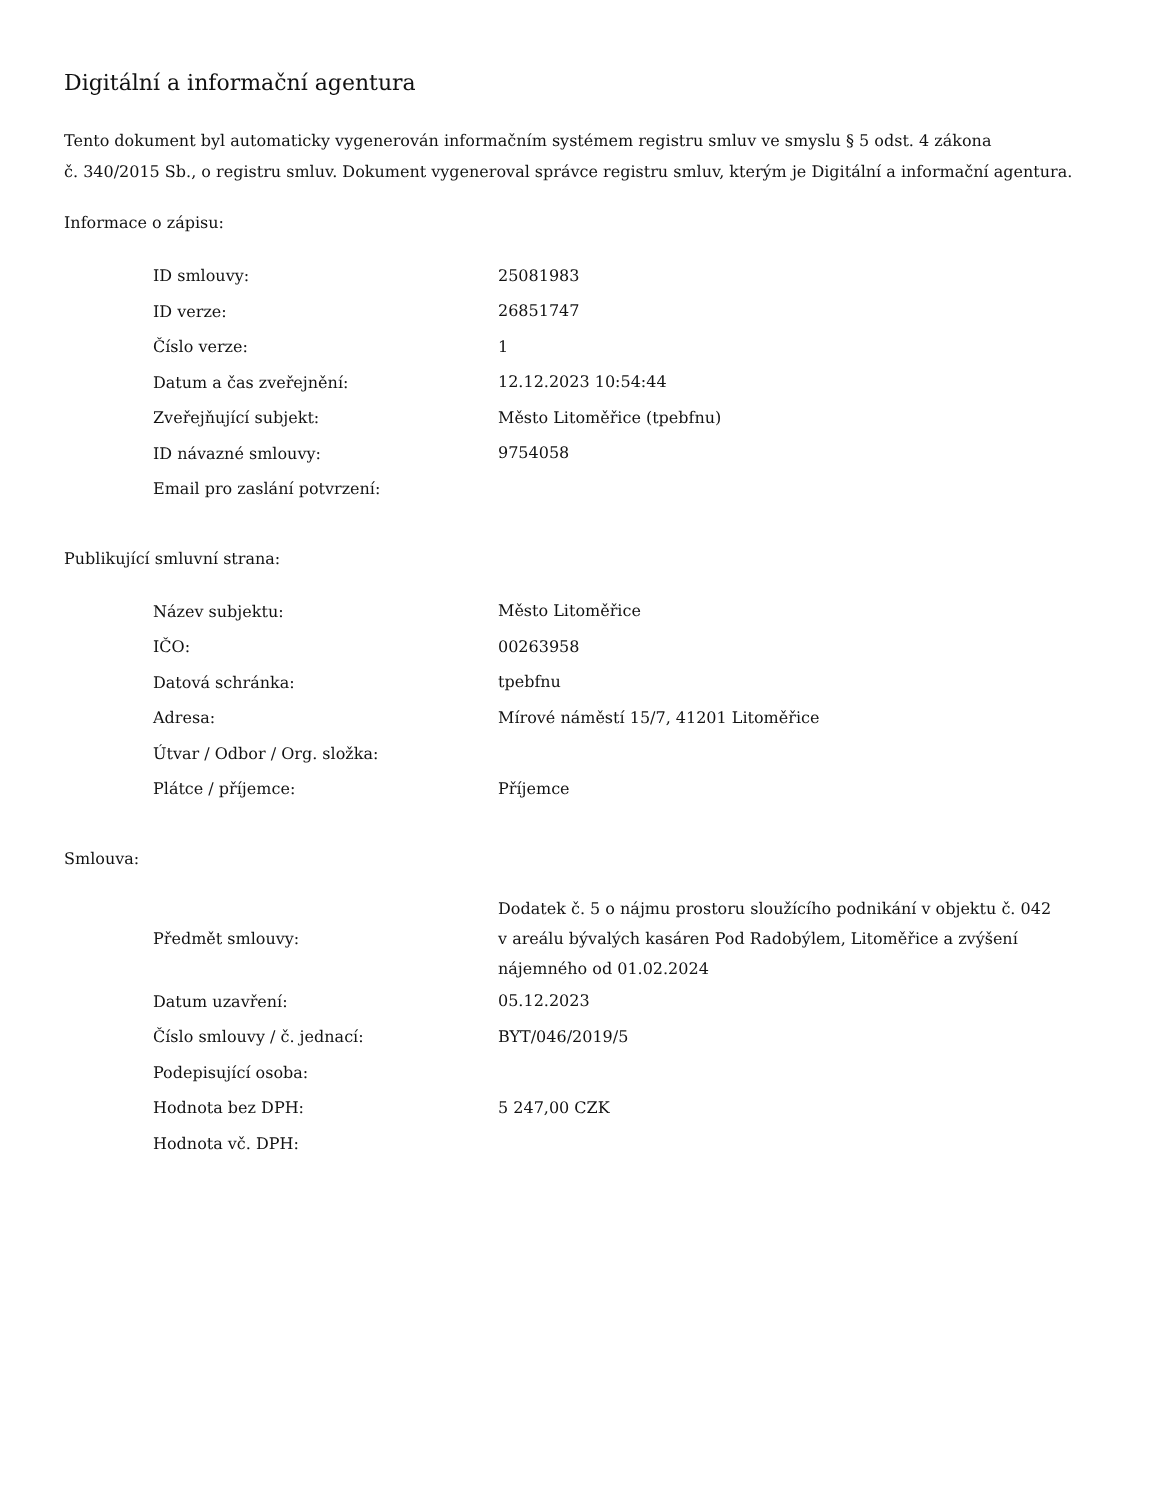Digitální a informační agentura
Tento dokument byl automaticky vygenerován informačním systémem registru smluv ve smyslu § 5 odst. 4 zákona
č. 340/2015 Sb., o registru smluv. Dokument vygeneroval správce registru smluv, kterým je Digitální a informační agentura.
Informace o zápisu:
| ID smlouvy: | 25081983 |
| ID verze: | 26851747 |
| Číslo verze: | 1 |
| Datum a čas zveřejnění: | 12.12.2023 10:54:44 |
| Zveřejňující subjekt: | Město Litoměřice (tpebfnu) |
| ID návazné smlouvy: | 9754058 |
| Email pro zaslání potvrzení: | |
Publikující smluvní strana:
| Název subjektu: | Město Litoměřice |
| IČO: | 00263958 |
| Datová schránka: | tpebfnu |
| Adresa: | Mírové náměstí 15/7, 41201 Litoměřice |
| Útvar / Odbor / Org. složka: | |
| Plátce / příjemce: | Příjemce |
Smlouva:
| Předmět smlouvy: | Dodatek č. 5 o nájmu prostoru sloužícího podnikání v objektu č. 042 v areálu bývalých kasáren Pod Radobýlem, Litoměřice a zvýšení nájemného od 01.02.2024 |
| Datum uzavření: | 05.12.2023 |
| Číslo smlouvy / č. jednací: | BYT/046/2019/5 |
| Podepisující osoba: | |
| Hodnota bez DPH: | 5 247,00 CZK |
| Hodnota vč. DPH: | |